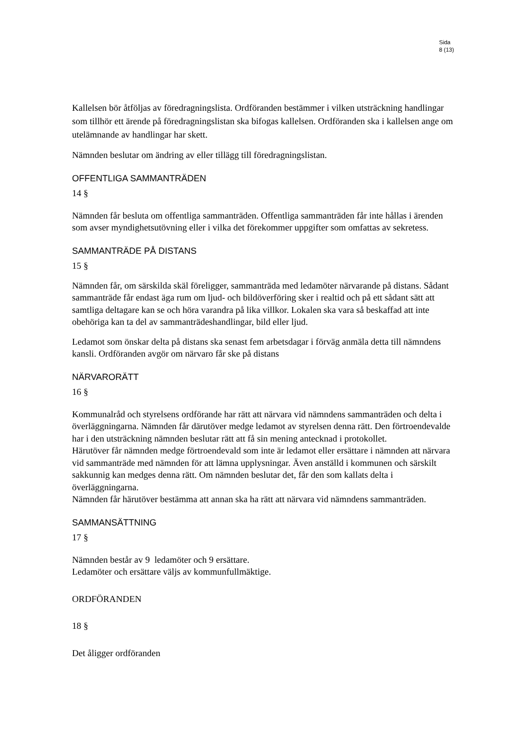Sida
8 (13)
Kallelsen bör åtföljas av föredragningslista. Ordföranden bestämmer i vilken utsträckning handlingar som tillhör ett ärende på föredragningslistan ska bifogas kallelsen. Ordföranden ska i kallelsen ange om utelämnande av handlingar har skett.
Nämnden beslutar om ändring av eller tillägg till föredragningslistan.
OFFENTLIGA SAMMANTRÄDEN
14 §
Nämnden får besluta om offentliga sammanträden. Offentliga sammanträden får inte hållas i ärenden som avser myndighetsutövning eller i vilka det förekommer uppgifter som omfattas av sekretess.
SAMMANTRÄDE PÅ DISTANS
15 §
Nämnden får, om särskilda skäl föreligger, sammanträda med ledamöter närvarande på distans. Sådant sammanträde får endast äga rum om ljud- och bildöverföring sker i realtid och på ett sådant sätt att samtliga deltagare kan se och höra varandra på lika villkor. Lokalen ska vara så beskaffad att inte obehöriga kan ta del av sammanträdeshandlingar, bild eller ljud.
Ledamot som önskar delta på distans ska senast fem arbetsdagar i förväg anmäla detta till nämndens kansli. Ordföranden avgör om närvaro får ske på distans
NÄRVARORÄTT
16 §
Kommunalråd och styrelsens ordförande har rätt att närvara vid nämndens sammanträden och delta i överläggningarna. Nämnden får därutöver medge ledamot av styrelsen denna rätt. Den förtroendevalde har i den utsträckning nämnden beslutar rätt att få sin mening antecknad i protokollet.
Härutöver får nämnden medge förtroendevald som inte är ledamot eller ersättare i nämnden att närvara vid sammanträde med nämnden för att lämna upplysningar. Även anställd i kommunen och särskilt sakkunnig kan medges denna rätt. Om nämnden beslutar det, får den som kallats delta i överläggningarna.
Nämnden får härutöver bestämma att annan ska ha rätt att närvara vid nämndens sammanträden.
SAMMANSÄTTNING
17 §
Nämnden består av 9 ledamöter och 9 ersättare.
Ledamöter och ersättare väljs av kommunfullmäktige.
ORDFÖRANDEN
18 §
Det åligger ordföranden